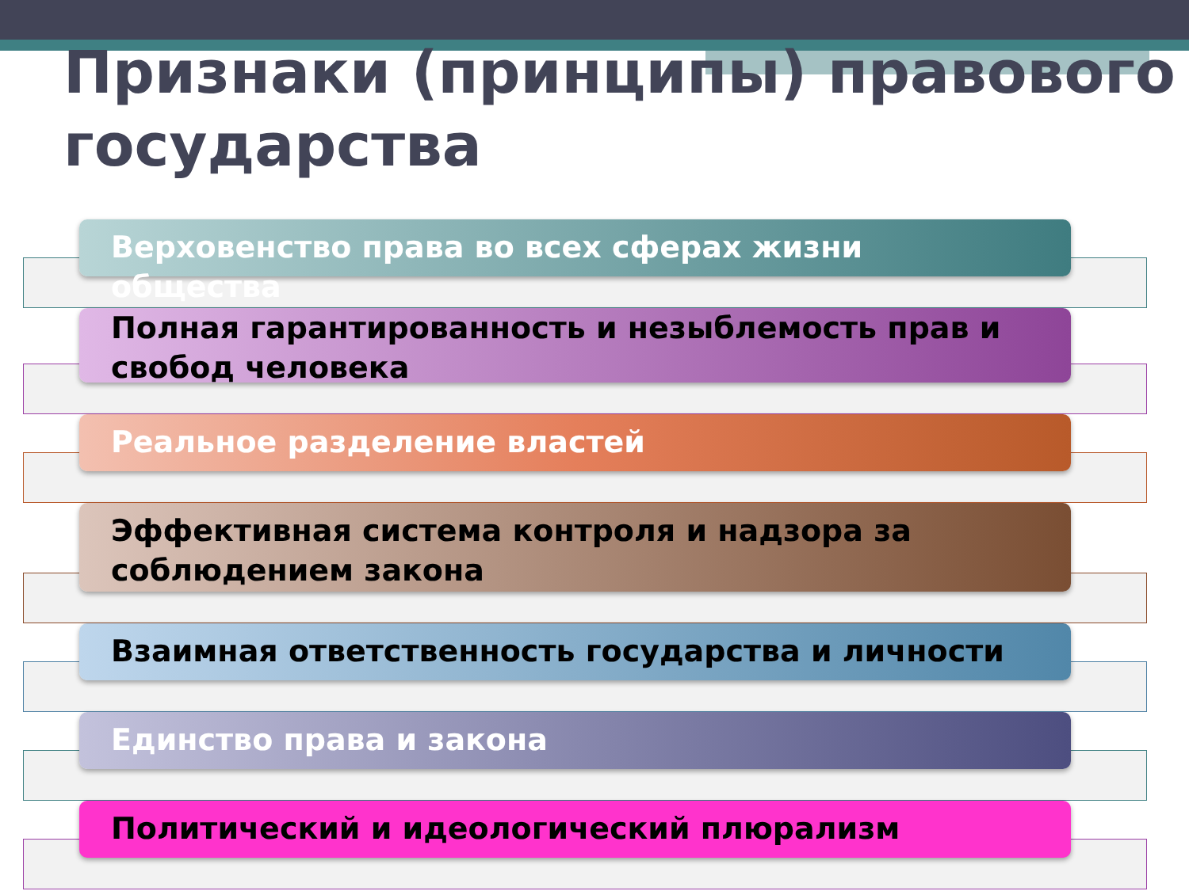Признаки (принципы) правового государства
Верховенство права во всех сферах жизни общества
Полная гарантированность и незыблемость прав и свобод человека
Реальное разделение властей
Эффективная система контроля и надзора за соблюдением закона
Взаимная ответственность государства и личности
Единство права и закона
Политический и идеологический плюрализм